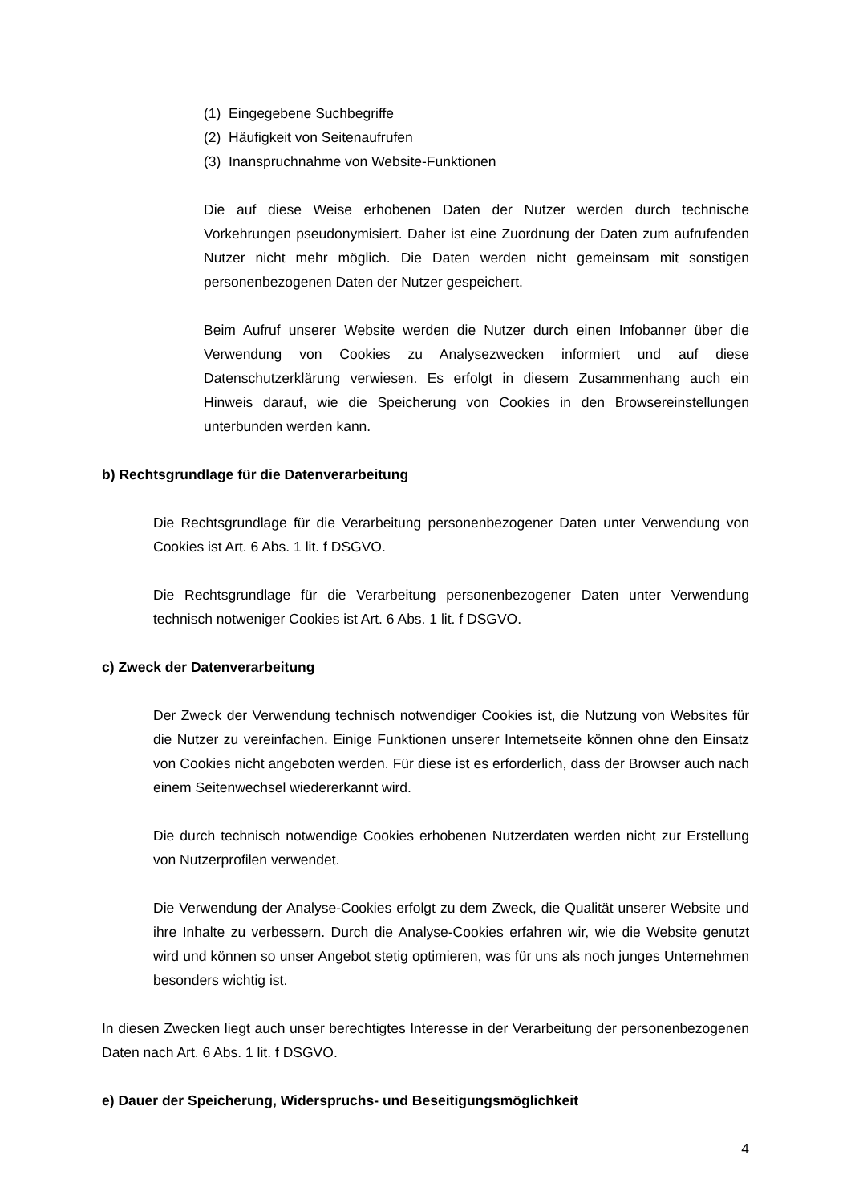(1) Eingegebene Suchbegriffe
(2) Häufigkeit von Seitenaufrufen
(3) Inanspruchnahme von Website-Funktionen
Die auf diese Weise erhobenen Daten der Nutzer werden durch technische Vorkehrungen pseudonymisiert. Daher ist eine Zuordnung der Daten zum aufrufenden Nutzer nicht mehr möglich. Die Daten werden nicht gemeinsam mit sonstigen personenbezogenen Daten der Nutzer gespeichert.
Beim Aufruf unserer Website werden die Nutzer durch einen Infobanner über die Verwendung von Cookies zu Analysezwecken informiert und auf diese Datenschutzerklärung verwiesen. Es erfolgt in diesem Zusammenhang auch ein Hinweis darauf, wie die Speicherung von Cookies in den Browsereinstellungen unterbunden werden kann.
b) Rechtsgrundlage für die Datenverarbeitung
Die Rechtsgrundlage für die Verarbeitung personenbezogener Daten unter Verwendung von Cookies ist Art. 6 Abs. 1 lit. f DSGVO.
Die Rechtsgrundlage für die Verarbeitung personenbezogener Daten unter Verwendung technisch notweniger Cookies ist Art. 6 Abs. 1 lit. f DSGVO.
c) Zweck der Datenverarbeitung
Der Zweck der Verwendung technisch notwendiger Cookies ist, die Nutzung von Websites für die Nutzer zu vereinfachen. Einige Funktionen unserer Internetseite können ohne den Einsatz von Cookies nicht angeboten werden. Für diese ist es erforderlich, dass der Browser auch nach einem Seitenwechsel wiedererkannt wird.
Die durch technisch notwendige Cookies erhobenen Nutzerdaten werden nicht zur Erstellung von Nutzerprofilen verwendet.
Die Verwendung der Analyse-Cookies erfolgt zu dem Zweck, die Qualität unserer Website und ihre Inhalte zu verbessern. Durch die Analyse-Cookies erfahren wir, wie die Website genutzt wird und können so unser Angebot stetig optimieren, was für uns als noch junges Unternehmen besonders wichtig ist.
In diesen Zwecken liegt auch unser berechtigtes Interesse in der Verarbeitung der personenbezogenen Daten nach Art. 6 Abs. 1 lit. f DSGVO.
e) Dauer der Speicherung, Widerspruchs- und Beseitigungsmöglichkeit
4